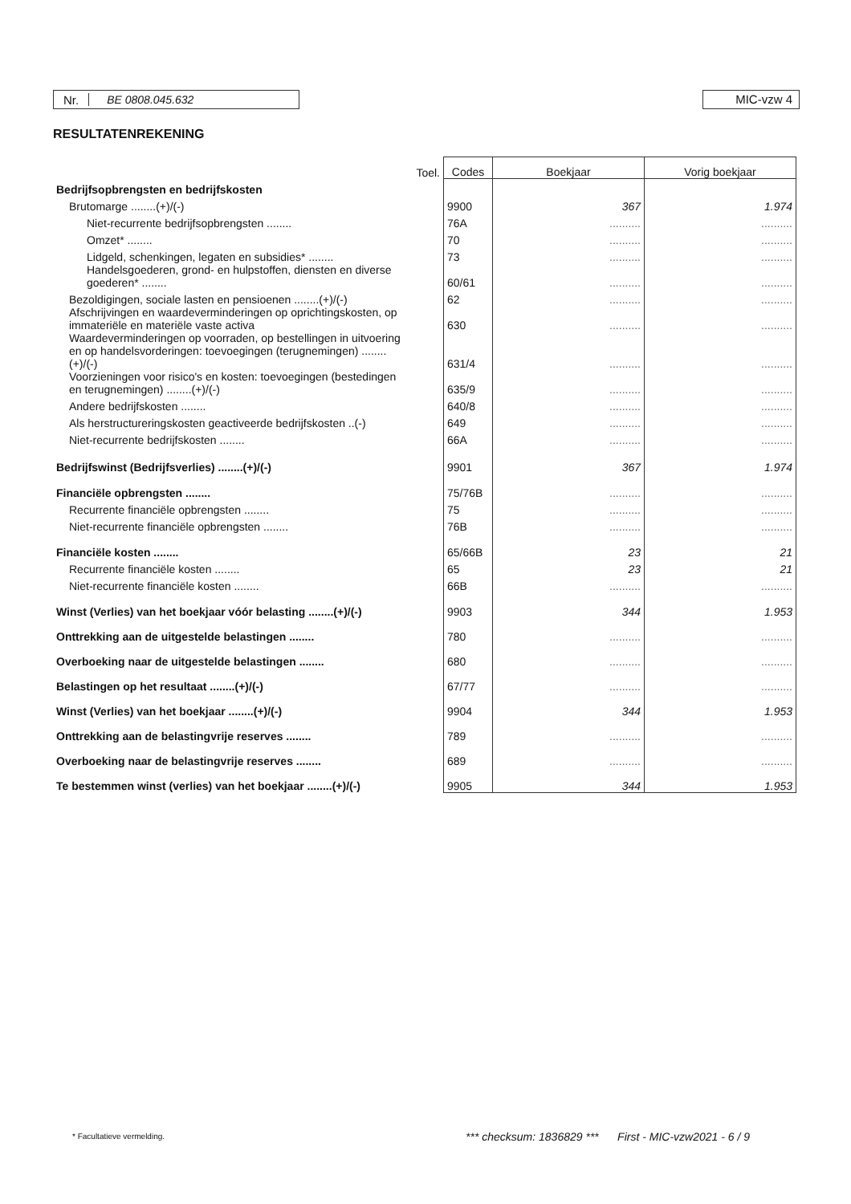Nr. BE 0808.045.632
MIC-vzw 4
RESULTATENREKENING
| | Toel. | Codes | Boekjaar | Vorig boekjaar |
| --- | --- | --- | --- | --- |
| Bedrijfsopbrengsten en bedrijfskosten | | | | |
| Brutomarge ........(+)/(-) | | 9900 | 367 | 1.974 |
| Niet-recurrente bedrijfsopbrengsten ........ | | 76A | .......... | .......... |
| Omzet* ........ | | 70 | .......... | .......... |
| Lidgeld, schenkingen, legaten en subsidies* ........ | | 73 | .......... | .......... |
| Handelsgoederen, grond- en hulpstoffen, diensten en diverse goederen* ........ | | 60/61 | .......... | .......... |
| Bezoldigingen, sociale lasten en pensioenen ........(+)/(-) | | 62 | .......... | .......... |
| Afschrijvingen en waardeverminderingen op oprichtingskosten, op immateriële en materiële vaste activa | | 630 | .......... | .......... |
| Waardeverminderingen op voorraden, op bestellingen in uitvoering en op handelsvorderingen: toevoegingen (terugnemingen) ........(+)/(-) | | 631/4 | .......... | .......... |
| Voorzieningen voor risico's en kosten: toevoegingen (bestedingen en terugnemingen) ........(+)/(-) | | 635/9 | .......... | .......... |
| Andere bedrijfskosten ........ | | 640/8 | .......... | .......... |
| Als herstructureringskosten geactiveerde bedrijfskosten ..(-) | | 649 | .......... | .......... |
| Niet-recurrente bedrijfskosten ........ | | 66A | .......... | .......... |
| Bedrijfswinst (Bedrijfsverlies) ........(+)/(-) | | 9901 | 367 | 1.974 |
| Financiële opbrengsten ........ | | 75/76B | .......... | .......... |
| Recurrente financiële opbrengsten ........ | | 75 | .......... | .......... |
| Niet-recurrente financiële opbrengsten ........ | | 76B | .......... | .......... |
| Financiële kosten ........ | | 65/66B | 23 | 21 |
| Recurrente financiële kosten ........ | | 65 | 23 | 21 |
| Niet-recurrente financiële kosten ........ | | 66B | .......... | .......... |
| Winst (Verlies) van het boekjaar vóór belasting ........(+)/(-) | | 9903 | 344 | 1.953 |
| Onttrekking aan de uitgestelde belastingen ........ | | 780 | .......... | .......... |
| Overboeking naar de uitgestelde belastingen ........ | | 680 | .......... | .......... |
| Belastingen op het resultaat ........(+)/(-) | | 67/77 | .......... | .......... |
| Winst (Verlies) van het boekjaar ........(+)/(-) | | 9904 | 344 | 1.953 |
| Onttrekking aan de belastingvrije reserves ........ | | 789 | .......... | .......... |
| Overboeking naar de belastingvrije reserves ........ | | 689 | .......... | .......... |
| Te bestemmen winst (verlies) van het boekjaar ........(+)/(-) | | 9905 | 344 | 1.953 |
* Facultatieve vermelding.
*** checksum: 1836829 *** First - MIC-vzw2021 - 6 / 9